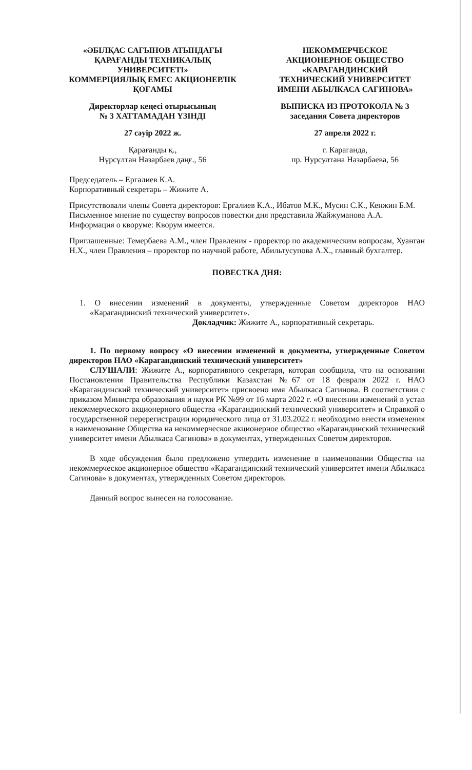«ӘБІЛҚАС САҒЫНОВ АТЫНДАҒЫ
ҚАРАҒАНДЫ ТЕХНИКАЛЫҚ
УНИВЕРСИТЕТІ»
КОММЕРЦИЯЛЫҚ ЕМЕС АКЦИОНЕРЛІК
ҚОҒАМЫ
Директорлар кеңесі отырысының
№ 3 ХАТТАМАДАН ҮЗІНДІ
27 сәуір 2022 ж.
Қарағанды қ.,
Нұрсұлтан Назарбаев даңғ., 56
НЕКОММЕРЧЕСКОЕ
АКЦИОНЕРНОЕ ОБЩЕСТВО
«КАРАГАНДИНСКИЙ
ТЕХНИЧЕСКИЙ УНИВЕРСИТЕТ
ИМЕНИ АБЫЛКАСА САГИНОВА»
ВЫПИСКА ИЗ ПРОТОКОЛА № 3
заседания Совета директоров
27 апреля 2022 г.
г. Караганда,
пр. Нурсултана Назарбаева, 56
Председатель – Ергалиев К.А.
Корпоративный секретарь – Жижите А.
Присутствовали члены Совета директоров: Ергалиев К.А., Ибатов М.К., Мусин С.К., Кенжин Б.М.
Письменное мнение по существу вопросов повестки дня представила Жайжуманова А.А.
Информация о кворуме: Кворум имеется.
Приглашенные: Темербаева А.М., член Правления - проректор по академическим вопросам, Хуанган Н.Х., член Правления – проректор по научной работе, Абильтусупова А.Х., главный бухгалтер.
ПОВЕСТКА ДНЯ:
1. О внесении изменений в документы, утвержденные Советом директоров НАО «Карагандинский технический университет».
Докладчик: Жижите А., корпоративный секретарь.
1. По первому вопросу «О внесении изменений в документы, утвержденные Советом директоров НАО «Карагандинский технический университет»
СЛУШАЛИ: Жижите А., корпоративного секретаря, которая сообщила, что на основании Постановления Правительства Республики Казахстан №67 от 18 февраля 2022 г. НАО «Карагандинский технический университет» присвоено имя Абылкаса Сагинова. В соответствии с приказом Министра образования и науки РК №99 от 16 марта 2022 г. «О внесении изменений в устав некоммерческого акционерного общества «Карагандинский технический университет» и Справкой о государственной перерегистрации юридического лица от 31.03.2022 г. необходимо внести изменения в наименование Общества на некоммерческое акционерное общество «Карагандинский технический университет имени Абылкаса Сагинова» в документах, утвержденных Советом директоров.
В ходе обсуждения было предложено утвердить изменение в наименовании Общества на некоммерческое акционерное общество «Карагандинский технический университет имени Абылкаса Сагинова» в документах, утвержденных Советом директоров.
Данный вопрос вынесен на голосование.